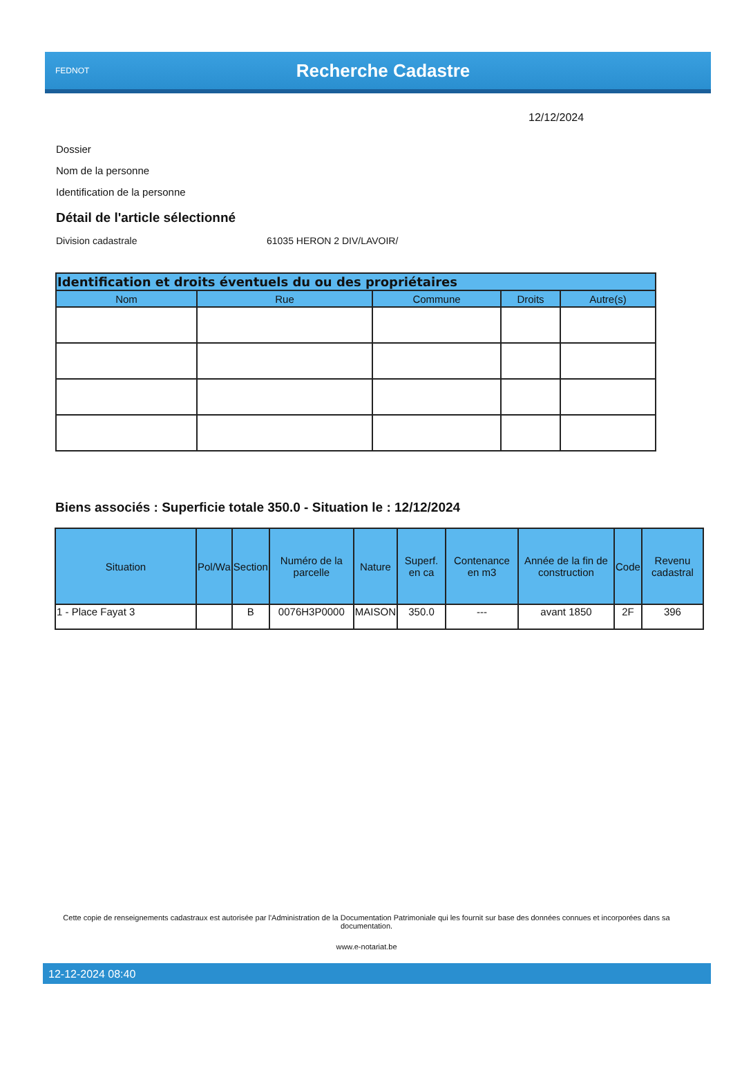FEDNOT
Recherche Cadastre
12/12/2024
Dossier
Nom de la personne
Identification de la personne
Détail de l'article sélectionné
Division cadastrale 61035 HERON 2 DIV/LAVOIR/
| Identification et droits éventuels du ou des propriétaires | | | | |
| --- | --- | --- | --- | --- |
| Nom | Rue | Commune | Droits | Autre(s) |
Biens associés : Superficie totale 350.0 - Situation le : 12/12/2024
| Situation | Pol/Wa | Section | Numéro de la parcelle | Nature | Superf. en ca | Contenance en m3 | Année de la fin de construction | Code | Revenu cadastral |
| --- | --- | --- | --- | --- | --- | --- | --- | --- | --- |
| 1 - Place Fayat 3 | | B | 0076H3P0000 | MAISON | 350.0 | --- | avant 1850 | 2F | 396 |
Cette copie de renseignements cadastraux est autorisée par l'Administration de la Documentation Patrimoniale qui les fournit sur base des données connues et incorporées dans sa documentation.
www.e-notariat.be
12-12-2024 08:40